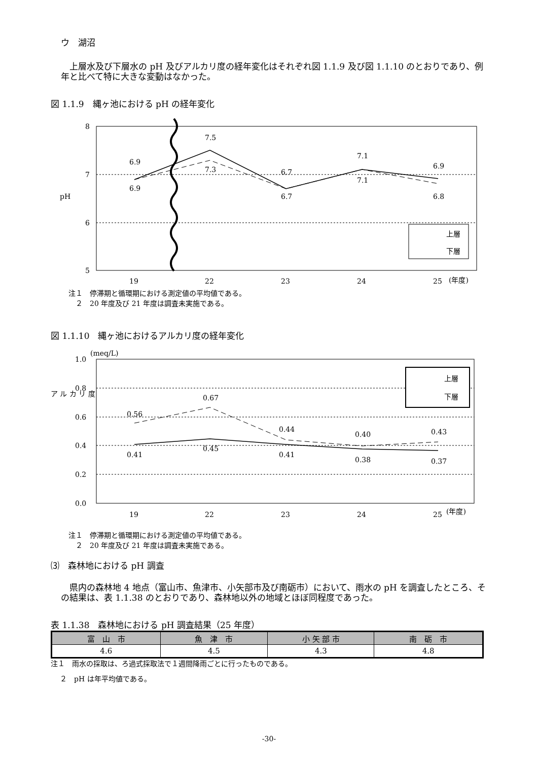ウ　湖沼
上層水及び下層水の pH 及びアルカリ度の経年変化はそれぞれ図 1.1.9 及び図 1.1.10 のとおりであり、例年と比べて特に大きな変動はなかった。
図 1.1.9　縄ヶ池における pH の経年変化
8
7
6
5
pH
6.9
6.9
7.5
7.3
6.7
6.7
7.1
7.1
6.9
6.8
19
22
23
24
25
(年度)
上層
下層
注１　停滞期と循環期における測定値の平均値である。
　２　20 年度及び 21 年度は調査未実施である。
図 1.1.10　縄ヶ池におけるアルカリ度の経年変化
1.0
0.8
0.6
0.4
0.2
0.0
(meq/L)
ア ル カ リ 度
0.56
0.41
0.67
0.45
0.44
0.41
0.40
0.38
0.43
0.37
19
22
23
24
25
(年度)
上層
下層
注１　停滞期と循環期における測定値の平均値である。
　２　20 年度及び 21 年度は調査未実施である。
⑶　森林地における pH 調査
県内の森林地 4 地点（富山市、魚津市、小矢部市及び南砺市）において、雨水の pH を調査したところ、その結果は、表 1.1.38 のとおりであり、森林地以外の地域とほぼ同程度であった。
表 1.1.38　森林地における pH 調査結果（25 年度）
| 富 山 市 | 魚 津 市 | 小 矢 部 市 | 南 砺 市 |
| --- | --- | --- | --- |
| 4.6 | 4.5 | 4.3 | 4.8 |
注１　雨水の採取は、ろ過式採取法で１週間降雨ごとに行ったものである。
２　pH は年平均値である。
-30-